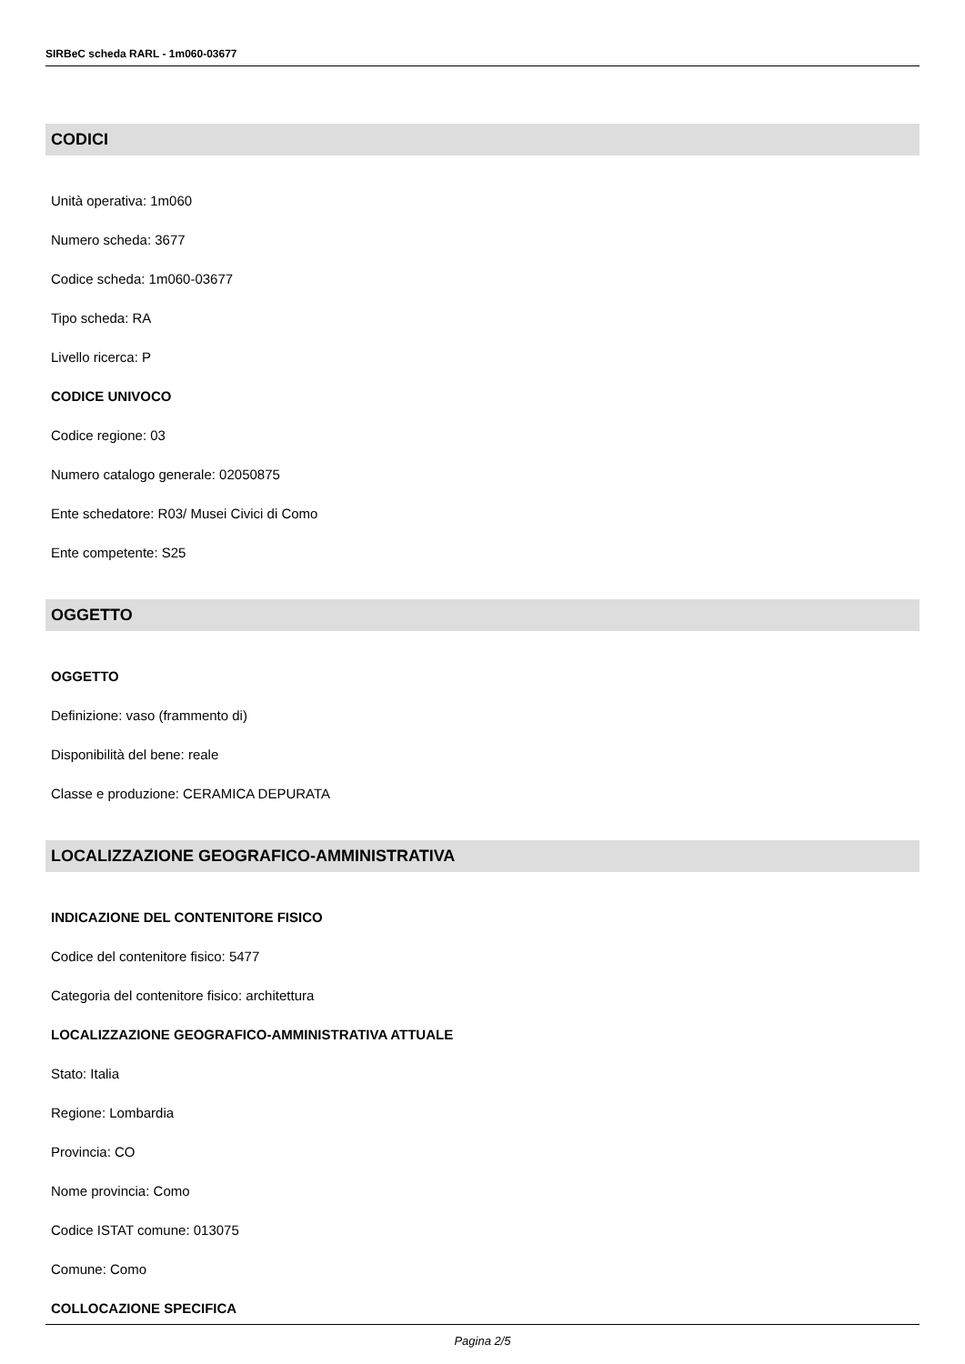SIRBeC scheda RARL - 1m060-03677
CODICI
Unità operativa: 1m060
Numero scheda: 3677
Codice scheda: 1m060-03677
Tipo scheda: RA
Livello ricerca: P
CODICE UNIVOCO
Codice regione: 03
Numero catalogo generale: 02050875
Ente schedatore: R03/ Musei Civici di Como
Ente competente: S25
OGGETTO
OGGETTO
Definizione: vaso (frammento di)
Disponibilità del bene: reale
Classe e produzione: CERAMICA DEPURATA
LOCALIZZAZIONE GEOGRAFICO-AMMINISTRATIVA
INDICAZIONE DEL CONTENITORE FISICO
Codice del contenitore fisico: 5477
Categoria del contenitore fisico: architettura
LOCALIZZAZIONE GEOGRAFICO-AMMINISTRATIVA ATTUALE
Stato: Italia
Regione: Lombardia
Provincia: CO
Nome provincia: Como
Codice ISTAT comune: 013075
Comune: Como
COLLOCAZIONE SPECIFICA
Pagina 2/5